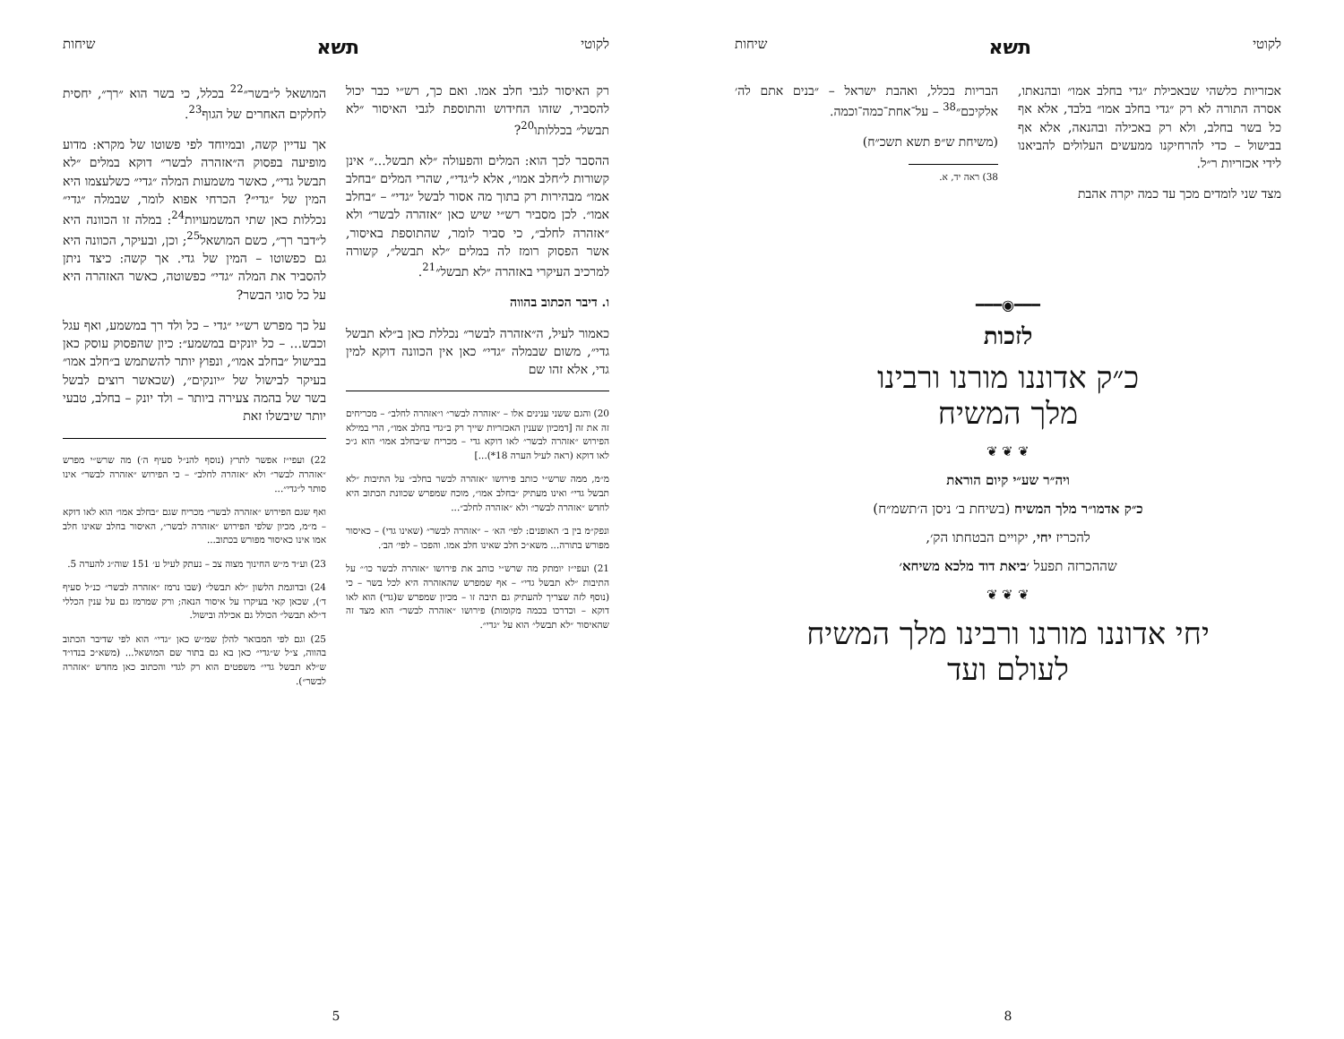לקוטי תשא שיחות
רק האיסור לגבי חלב אמו. ואם כך, רש״י כבר יכול להסביר, שזהו החידוש והתוספת לגבי האיסור ״לא תבשל״ בכללותו<sup>20</sup>?
ההסבר לכך הוא: המלים והפעולה ״לא תבשל...״ אינן קשורות ל״חלב אמו״, אלא ל״גדי״, שהרי המלים ״בחלב אמו״ מבהירות רק בתוך מה אסור לבשל ״גדי״ – ״בחלב אמו״. לכן מסביר רש״י שיש כאן ״אזהרה לבשר״ ולא ״אזהרה לחלב״, כי סביר לומר, שהתוספת באיסור, אשר הפסוק רומז לה במלים ״לא תבשל״, קשורה למרכיב העיקרי באזהרה ״לא תבשל״<sup>21</sup>.
ו. דיבר הכתוב בהווה
כאמור לעיל, ה״אזהרה לבשר״ נכללת כאן ב״לא תבשל גדי״, משום שבמלה ״גדי״ כאן אין הכוונה דוקא למין גדי, אלא זהו שם
20) והגם ששני ענינים אלו – ״אזהרה לבשר״ ו״אזהרה לחלב״ – מכריחים זה את זה [דמכיון שענין האכזריות שייך רק ב״גדי בחלב אמו״, הרי במילא הפירוש ״אזהרה לבשר״ לאו דוקא גדי – מכריח ש״בחלב אמו״ הוא ג״כ לאו דוקא (ראה לעיל הערה 18*)...]
מ״מ, ממה שרש״י כותב פירושו ״אזהרה לבשר בחלב״ על התיבות ״לא תבשל גדי״ ואינו מעתיק ״בחלב אמו״, מוכח שמפרש שכוונת הכתוב היא לחדש ״אזהרה לבשר״ ולא ״אזהרה לחלב״...
ונפק״מ בין ב׳ האופנים: לפי׳ הא׳ – ״אזהרה לבשר״ (שאינו גדי) – כאיסור מפורש בתורה... משא״כ חלב שאינו חלב אמו. והפכו – לפי׳ הב׳.
21) ועפי״ז יומתק מה שרש״י כותב את פירושו ״אזהרה לבשר כו׳״ על התיבות ״לא תבשל גדי״ – אף שמפרש שהאזהרה היא לכל בשר – כי (נוסף לזה שצריך להעתיק גם תיבה זו – מכיון שמפרש ש(גדי) הוא לאו דוקא – וכדרכו בכמה מקומות) פירושו ״אזהרה לבשר״ הוא מצד זה שהאיסור ״לא תבשל״ הוא על ״גדי״.
המושאל ל״בשר״<sup>22</sup> בכלל, כי בשר הוא ״רך״, יחסית לחלקים האחרים של הגוף<sup>23</sup>.
אך עדיין קשה, ובמיוחד לפי פשוטו של מקרא: מדוע מופיעה בפסוק ה״אזהרה לבשר״ דוקא במלים ״לא תבשל גדי״, כאשר משמעות המלה ״גדי״ כשלעצמו היא המין של ״גדי״? הכרחי אפוא לומר, שבמלה ״גדי״ נכללות כאן שתי המשמעויות<sup>24</sup>: במלה זו הכוונה היא ל״דבר רך״, כשם המושאל<sup>25</sup>; וכן, ובעיקר, הכוונה היא גם כפשוטו – המין של גדי. אך קשה: כיצד ניתן להסביר את המלה ״גדי״ כפשוטה, כאשר האזהרה היא על כל סוגי הבשר?
על כך מפרש רש״י ״גדי – כל ולד רך במשמע, ואף עגל וכבש... – כל יונקים במשמע״: כיון שהפסוק עוסק כאן בבישול ״בחלב אמו״, ונפוץ יותר להשתמש ב״חלב אמו״ בעיקר לבישול של ״יונקים״, (שכאשר רוצים לבשל בשר של בהמה צעירה ביותר – ולד יונק – בחלב, טבעי יותר שיבשלו זאת
22) ועפי״ז אפשר לתרץ (נוסף להנ״ל סעיף ה׳) מה שרש״י מפרש ״אזהרה לבשר״ ולא ״אזהרה לחלב״ – כי הפירוש ״אזהרה לבשר״ אינו סותר ל״גדי״...
ואף שגם הפירוש ״אזהרה לבשר״ מכריח שגם ״בחלב אמו״ הוא לאו דוקא – מ״מ, מכיון שלפי הפירוש ״אזהרה לבשר״, האיסור בחלב שאינו חלב אמו אינו כאיסור מפורש בכתוב...
23) וע״ד מ״ש החינוך מצוה צב – נעתק לעיל ע׳ 151 שוה״ג להערה 5.
24) ובדוגמת הלשון ״לא תבשל״ (שבו נרמז ״אזהרה לבשר״ כנ״ל סעיף ד׳), שכאן קאי בעיקרו על איסור הנאה; ורק שמרמז גם על ענין הכללי ד״לא תבשל״ הכולל גם אכילה ובישול.
25) וגם לפי המבואר להלן שמ״ש כאן ״גדי״ הוא לפי שדיבר הכתוב בהווה, צ״ל ש״גדי״ כאן בא גם בתור שם המושאל... (משא״כ בנדו״ד ש״לא תבשל גדי״ משפטים הוא רק לגדי והכתוב כאן מחדש ״אזהרה לבשר״).
5
לקוטי תשא שיחות
אכזריות כלשהי שבאכילת ״גדי בחלב אמו״ ובהנאתו, אסרה התורה לא רק ״גדי בחלב אמו״ בלבד, אלא אף כל בשר בחלב, ולא רק באכילה ובהנאה, אלא אף בבישול – כדי להרחיקנו ממעשים העלולים להביאנו לידי אכזריות ר״ל.
מצד שני לומדים מכך עד כמה יקרה אהבת
הבריות בכלל, ואהבת ישראל – ״בנים אתם לה׳ אלקיכם״<sup>38</sup> – על־אחת־כמה־וכמה.
(משיחת ש״פ תשא תשכ״ח)
38) ראה יד, א.
━━━◉━━━
לזכות
כ״ק אדוננו מורנו ורבינו
מלך המשיח
❦ ❦ ❦
ויה״ר שע״י קיום הוראת
כ״ק אדמו״ר מלך המשיח (בשיחת ב׳ ניסן ה׳תשמ״ח)
להכריז יחי, יקויים הבטחתו הק׳,
שההכרזה תפעל ׳ביאת דוד מלכא משיחא׳
❦ ❦ ❦
יחי אדוננו מורנו ורבינו מלך המשיח
לעולם ועד
8